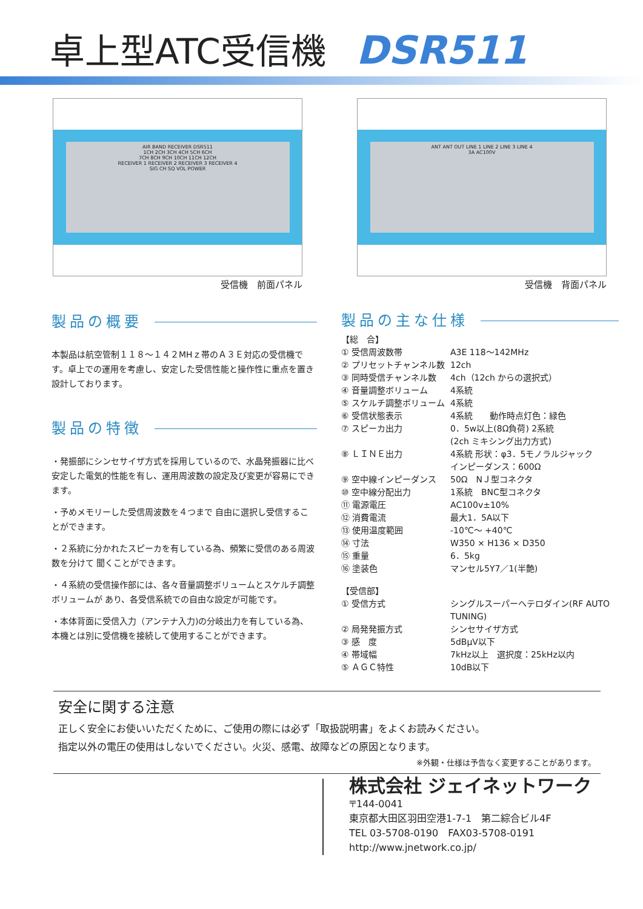卓上型ATC受信機 DSR511
AIR BAND RECEIVER DSR511
1CH 2CH 3CH 4CH 5CH 6CH
7CH 8CH 9CH 10CH 11CH 12CH
RECEIVER 1 RECEIVER 2 RECEIVER 3 RECEIVER 4
SIG CH SQ VOL POWER
受信機　前面パネル
ANT ANT OUT LINE 1 LINE 2 LINE 3 LINE 4
3A AC100V
受信機　背面パネル
製品の概要
本製品は航空管制１１８～１４２MHｚ帯のＡ３Ｅ対応の受信機です。卓上での運用を考慮し、安定した受信性能と操作性に重点を置き設計しております。
製品の特徴
・発振部にシンセサイザ方式を採用しているので、水晶発振器に比べ安定した電気的性能を有し、運用周波数の設定及び変更が容易にできます。
・予めメモリーした受信周波数を４つまで 自由に選択し受信することができます。
・２系統に分かれたスピーカを有している為、頻繁に受信のある周波数を分けて 聞くことができます。
・４系統の受信操作部には、各々音量調整ボリュームとスケルチ調整ボリュームが あり、各受信系統での自由な設定が可能です。
・本体背面に受信入力（アンテナ入力)の分岐出力を有している為、本機とは別に受信機を接続して使用することができます。
製品の主な仕様
【総　合】
| ① 受信周波数帯 | A3E 118～142MHz |
| ② プリセットチャンネル数 | 12ch |
| ③ 同時受信チャンネル数 | 4ch（12ch からの選択式） |
| ④ 音量調整ボリューム | 4系統 |
| ⑤ スケルチ調整ボリューム | 4系統 |
| ⑥ 受信状態表示 | 4系統 動作時点灯色：緑色 |
| ⑦ スピーカ出力 | 0．5w以上(8Ω負荷) 2系統 (2ch ミキシング出力方式) |
| ⑧ ＬＩＮＥ出力 | 4系統 形状：φ3．5モノラルジャック インピーダンス：600Ω |
| ⑨ 空中線インピーダンス | 50Ω NＪ型コネクタ |
| ⑩ 空中線分配出力 | 1系統 BNC型コネクタ |
| ⑪ 電源電圧 | AC100v±10% |
| ⑫ 消費電流 | 最大1．5A以下 |
| ⑬ 使用温度範囲 | -10℃～ +40℃ |
| ⑭ 寸法 | W350 × H136 × D350 |
| ⑮ 重量 | 6．5kg |
| ⑯ 塗装色 | マンセル5Y7／1(半艶) |
【受信部】
| ① 受信方式 | シングルスーパーヘテロダイン(RF AUTO TUNING) |
| ② 局発発振方式 | シンセサイザ方式 |
| ③ 感 度 | 5dBμV以下 |
| ④ 帯域幅 | 7kHz以上 選択度：25kHz以内 |
| ⑤ ＡＧＣ特性 | 10dB以下 |
安全に関する注意
正しく安全にお使いいただくために、ご使用の際には必ず「取扱説明書」をよくお読みください。
指定以外の電圧の使用はしないでください。火災、感電、故障などの原因となります。
※外観・仕様は予告なく変更することがあります。
株式会社 ジェイネットワーク
〒144-0041
東京都大田区羽田空港1-7-1　第二綜合ビル4F
TEL 03-5708-0190　FAX03-5708-0191
http://www.jnetwork.co.jp/